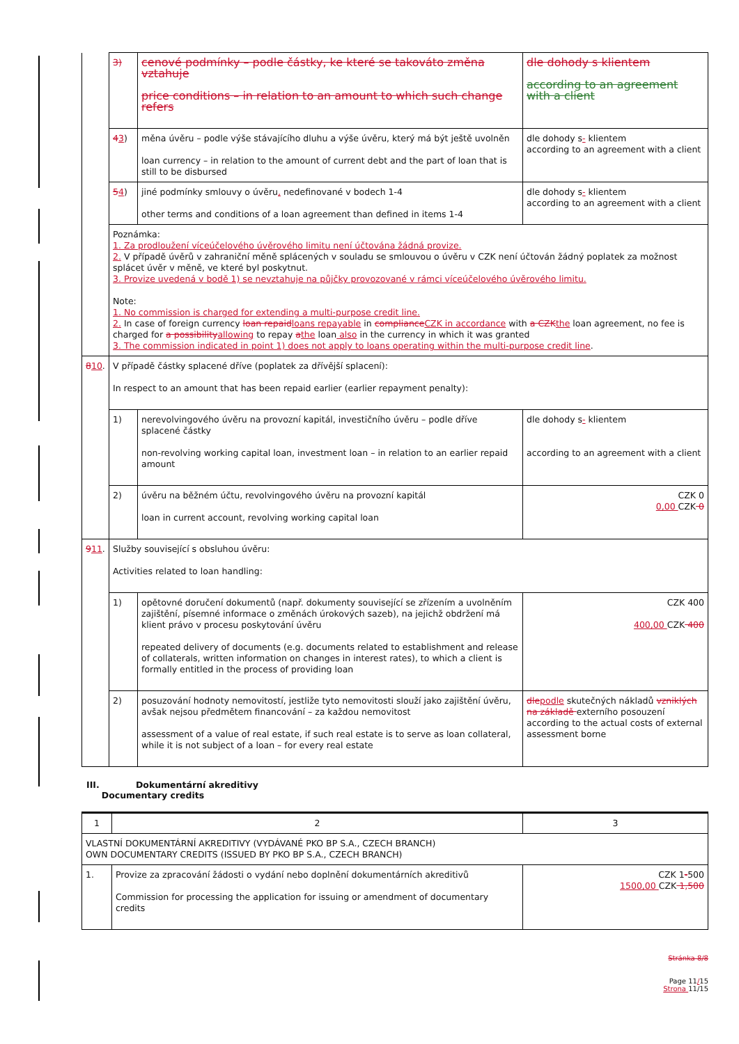| | 3) | cenové podmínky – podle částky, ke které se takováto změna vztahuje price conditions – in relation to an amount to which such change refers | dle dohody s klientem according to an agreement with a client |
| | 4 3 ) | měna úvěru – podle výše stávajícího dluhu a výše úvěru, který má být ještě uvolněn loan currency – in relation to the amount of current debt and the part of loan that is still to be disbursed | dle dohody s - klientem according to an agreement with a client |
| | 5 4 ) | jiné podmínky smlouvy o úvěru , nedefinované v bodech 1-4 other terms and conditions of a loan agreement than defined in items 1-4 | dle dohody s - klientem according to an agreement with a client |
| | Poznámka: 1. Za prodloužení víceúčelového úvěrového limitu není účtována žádná provize. 2. V případě úvěrů v zahraniční měně splácených v souladu se smlouvou o úvěru v CZK není účtován žádný poplatek za možnost splácet úvěr v měně, ve které byl poskytnut. 3. Provize uvedená v bodě 1) se nevztahuje na půjčky provozované v rámci víceúčelového úvěrového limitu. Note: 1. No commission is charged for extending a multi-purpose credit line. 2. In case of foreign currency loan repaid loans repayable in compliance CZK in accordance with a CZK the loan agreement, no fee is charged for a possibility allowing to repay a the loan also in the currency in which it was granted 3. The commission indicated in point 1) does not apply to loans operating within the multi-purpose credit line . | | |
| 8 10 . | V případě částky splacené dříve (poplatek za dřívější splacení): In respect to an amount that has been repaid earlier (earlier repayment penalty): | | |
| | 1) | nerevolvingového úvěru na provozní kapitál, investičního úvěru – podle dříve splacené částky non-revolving working capital loan, investment loan – in relation to an earlier repaid amount | dle dohody s - klientem according to an agreement with a client |
| | 2) | úvěru na běžném účtu, revolvingového úvěru na provozní kapitál loan in current account, revolving working capital loan | CZK 0 0,00 CZK 0 |
| 9 11 . | Služby související s obsluhou úvěru: Activities related to loan handling: | | |
| | 1) | opětovné doručení dokumentů (např. dokumenty související se zřízením a uvolněním zajištění, písemné informace o změnách úrokových sazeb), na jejichž obdržení má klient právo v procesu poskytování úvěru repeated delivery of documents (e.g. documents related to establishment and release of collaterals, written information on changes in interest rates), to which a client is formally entitled in the process of providing loan | CZK 400 400,00 CZK 400 |
| | 2) | posuzování hodnoty nemovitostí, jestliže tyto nemovitosti slouží jako zajištění úvěru, avšak nejsou předmětem financování – za každou nemovitost assessment of a value of real estate, if such real estate is to serve as loan collateral, while it is not subject of a loan – for every real estate | dle podle skutečných nákladů vzniklých na základě externího posouzení according to the actual costs of external assessment borne |
III. Dokumentární akreditivy
Documentary credits
| 1 | 2 | 3 |
| VLASTNÍ DOKUMENTÁRNÍ AKREDITIVY (VYDÁVANÉ PKO BP S.A., CZECH BRANCH) OWN DOCUMENTARY CREDITS (ISSUED BY PKO BP S.A., CZECH BRANCH) | | |
| 1. | Provize za zpracování žádosti o vydání nebo doplnění dokumentárních akreditivů Commission for processing the application for issuing or amendment of documentary credits | CZK 1 - 500 1500,00 CZK 1,500 |
Stránka 8/8
Page 11/15
Strona 11/15